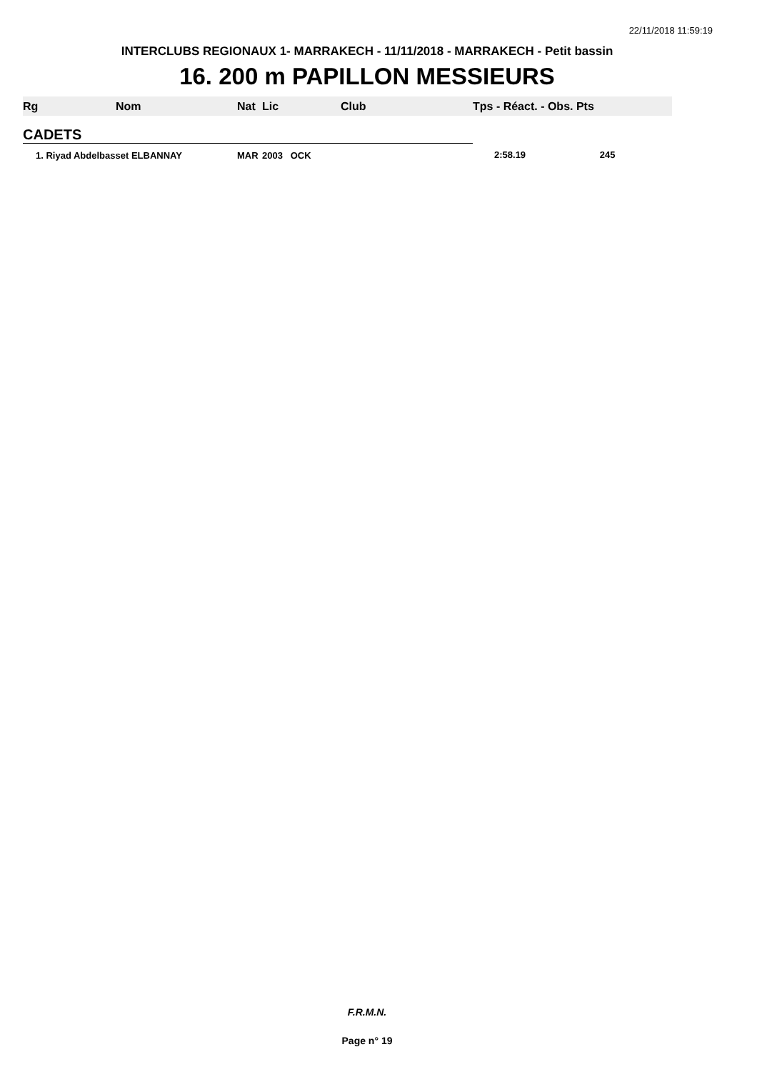22/11/2018 11:59:19
INTERCLUBS REGIONAUX 1- MARRAKECH - 11/11/2018 - MARRAKECH - Petit bassin
16. 200 m PAPILLON MESSIEURS
| Rg | Nom | Nat | Lic | Club | Tps - Réact. - Obs. Pts |
| --- | --- | --- | --- | --- | --- |
| CADETS | | | | | |
| 1. Riyad Abdelbasset ELBANNAY | | MAR | 2003 OCK | | 2:58.19 245 |
F.R.M.N.
Page n° 19